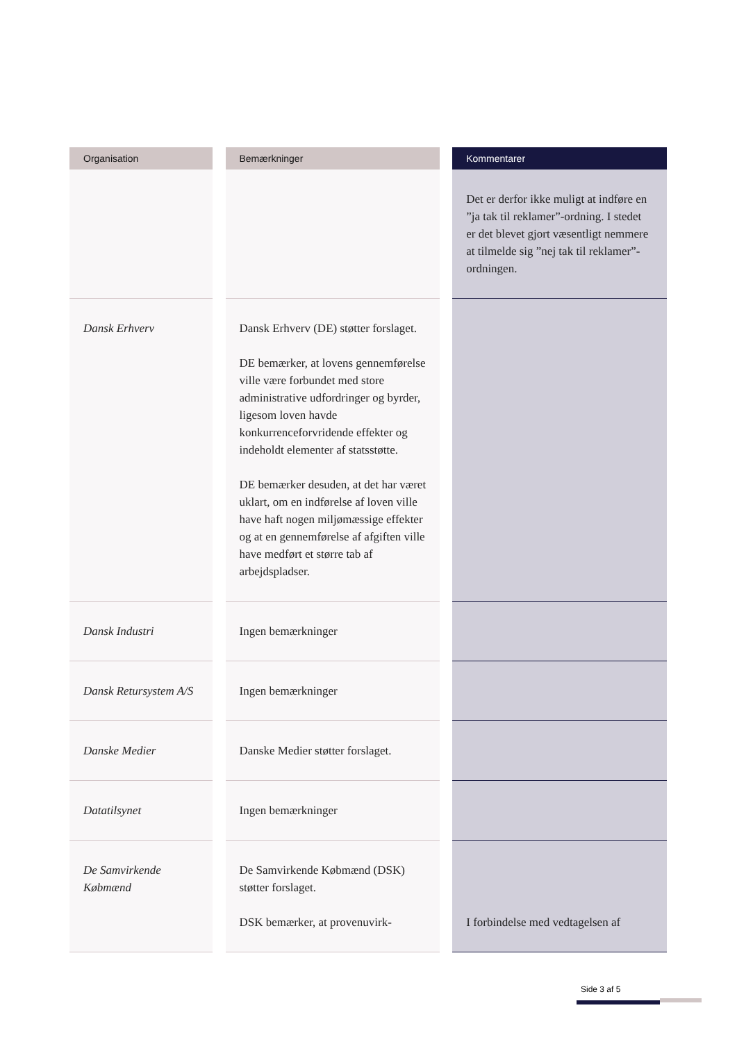| Organisation | | Bemærkninger | | Kommentarer |
| --- | --- | --- | --- | --- |
| | | | | Det er derfor ikke muligt at indføre en ”ja tak til reklamer”-ordning. I stedet er det blevet gjort væsentligt nemmere at tilmelde sig ”nej tak til reklamer”-ordningen. |
| Dansk Erhverv | | Dansk Erhverv (DE) støtter forslaget. DE bemærker, at lovens gennemførelse ville være forbundet med store administrative udfordringer og byrder, ligesom loven havde konkurrenceforvridende effekter og indeholdt elementer af statsstøtte. DE bemærker desuden, at det har været uklart, om en indførelse af loven ville have haft nogen miljømæssige effekter og at en gennemførelse af afgiften ville have medført et større tab af arbejdspladser. | | |
| Dansk Industri | | Ingen bemærkninger | | |
| Dansk Retursystem A/S | | Ingen bemærkninger | | |
| Danske Medier | | Danske Medier støtter forslaget. | | |
| Datatilsynet | | Ingen bemærkninger | | |
| De Samvirkende Købmænd | | De Samvirkende Købmænd (DSK) støtter forslaget. DSK bemærker, at provenuvirk- | | I forbindelse med vedtagelsen af |
Side 3 af 5